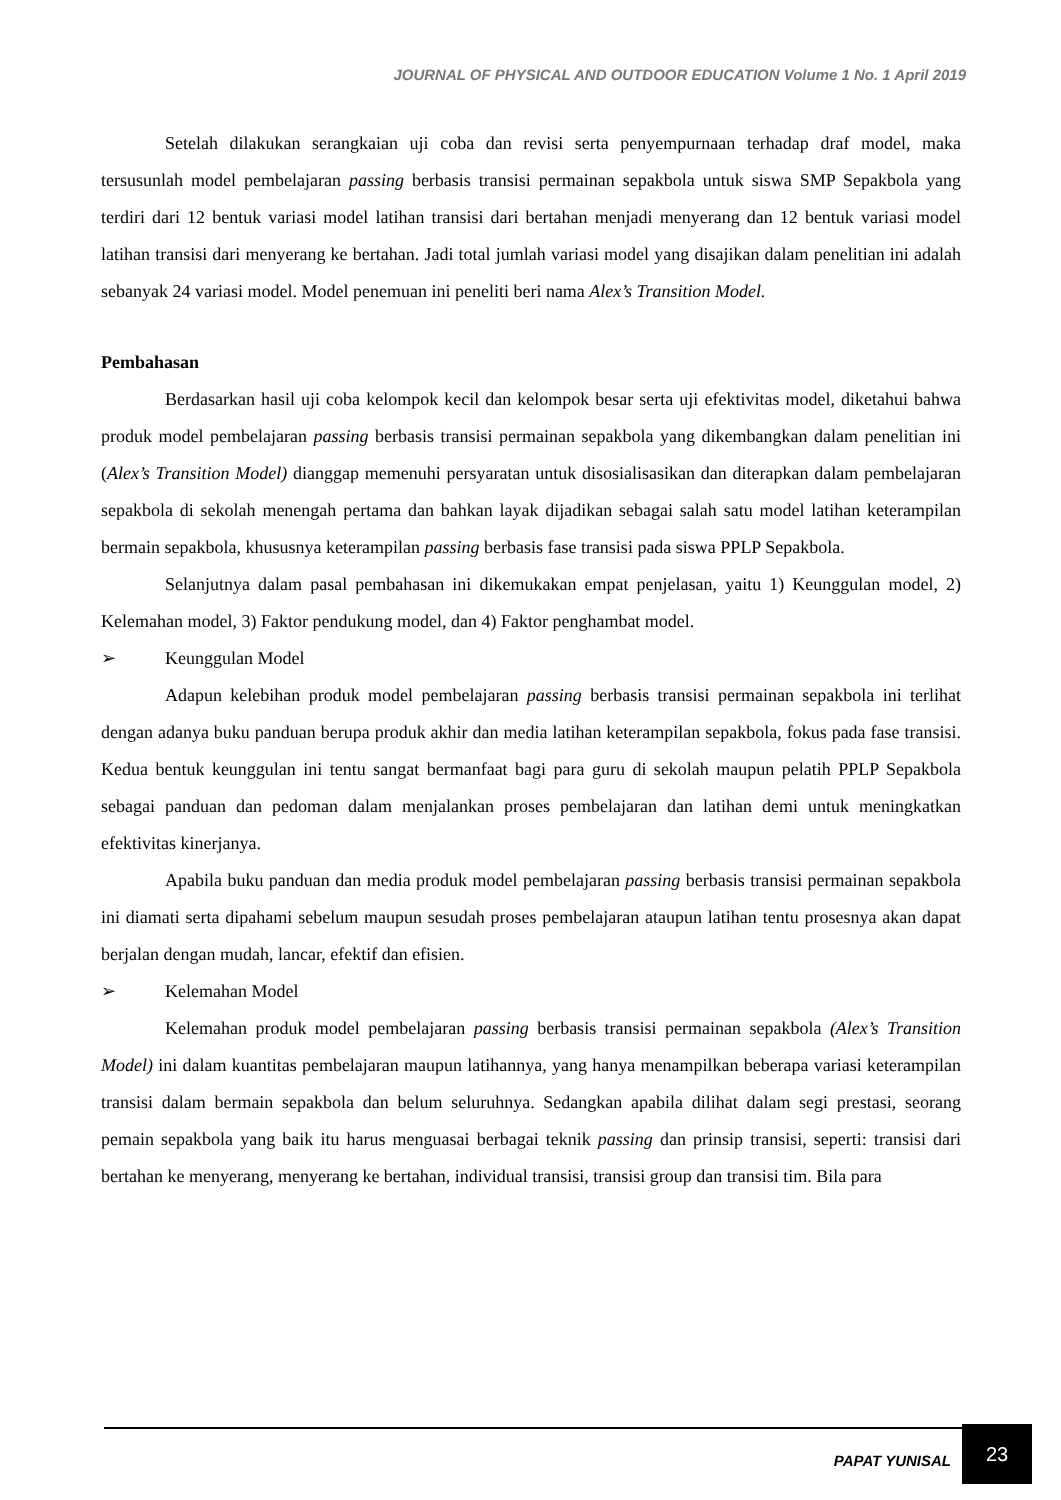JOURNAL OF PHYSICAL AND OUTDOOR EDUCATION Volume 1 No. 1 April 2019
Setelah dilakukan serangkaian uji coba dan revisi serta penyempurnaan terhadap draf model, maka tersusunlah model pembelajaran passing berbasis transisi permainan sepakbola untuk siswa SMP Sepakbola yang terdiri dari 12 bentuk variasi model latihan transisi dari bertahan menjadi menyerang dan 12 bentuk variasi model latihan transisi dari menyerang ke bertahan. Jadi total jumlah variasi model yang disajikan dalam penelitian ini adalah sebanyak 24 variasi model. Model penemuan ini peneliti beri nama Alex’s Transition Model.
Pembahasan
Berdasarkan hasil uji coba kelompok kecil dan kelompok besar serta uji efektivitas model, diketahui bahwa produk model pembelajaran passing berbasis transisi permainan sepakbola yang dikembangkan dalam penelitian ini (Alex’s Transition Model) dianggap memenuhi persyaratan untuk disosialisasikan dan diterapkan dalam pembelajaran sepakbola di sekolah menengah pertama dan bahkan layak dijadikan sebagai salah satu model latihan keterampilan bermain sepakbola, khususnya keterampilan passing berbasis fase transisi pada siswa PPLP Sepakbola.
Selanjutnya dalam pasal pembahasan ini dikemukakan empat penjelasan, yaitu 1) Keunggulan model, 2) Kelemahan model, 3) Faktor pendukung model, dan 4) Faktor penghambat model.
➢ Keunggulan Model
Adapun kelebihan produk model pembelajaran passing berbasis transisi permainan sepakbola ini terlihat dengan adanya buku panduan berupa produk akhir dan media latihan keterampilan sepakbola, fokus pada fase transisi. Kedua bentuk keunggulan ini tentu sangat bermanfaat bagi para guru di sekolah maupun pelatih PPLP Sepakbola sebagai panduan dan pedoman dalam menjalankan proses pembelajaran dan latihan demi untuk meningkatkan efektivitas kinerjanya.
Apabila buku panduan dan media produk model pembelajaran passing berbasis transisi permainan sepakbola ini diamati serta dipahami sebelum maupun sesudah proses pembelajaran ataupun latihan tentu prosesnya akan dapat berjalan dengan mudah, lancar, efektif dan efisien.
➢ Kelemahan Model
Kelemahan produk model pembelajaran passing berbasis transisi permainan sepakbola (Alex’s Transition Model) ini dalam kuantitas pembelajaran maupun latihannya, yang hanya menampilkan beberapa variasi keterampilan transisi dalam bermain sepakbola dan belum seluruhnya. Sedangkan apabila dilihat dalam segi prestasi, seorang pemain sepakbola yang baik itu harus menguasai berbagai teknik passing dan prinsip transisi, seperti: transisi dari bertahan ke menyerang, menyerang ke bertahan, individual transisi, transisi group dan transisi tim. Bila para
PAPAT YUNISAL
23